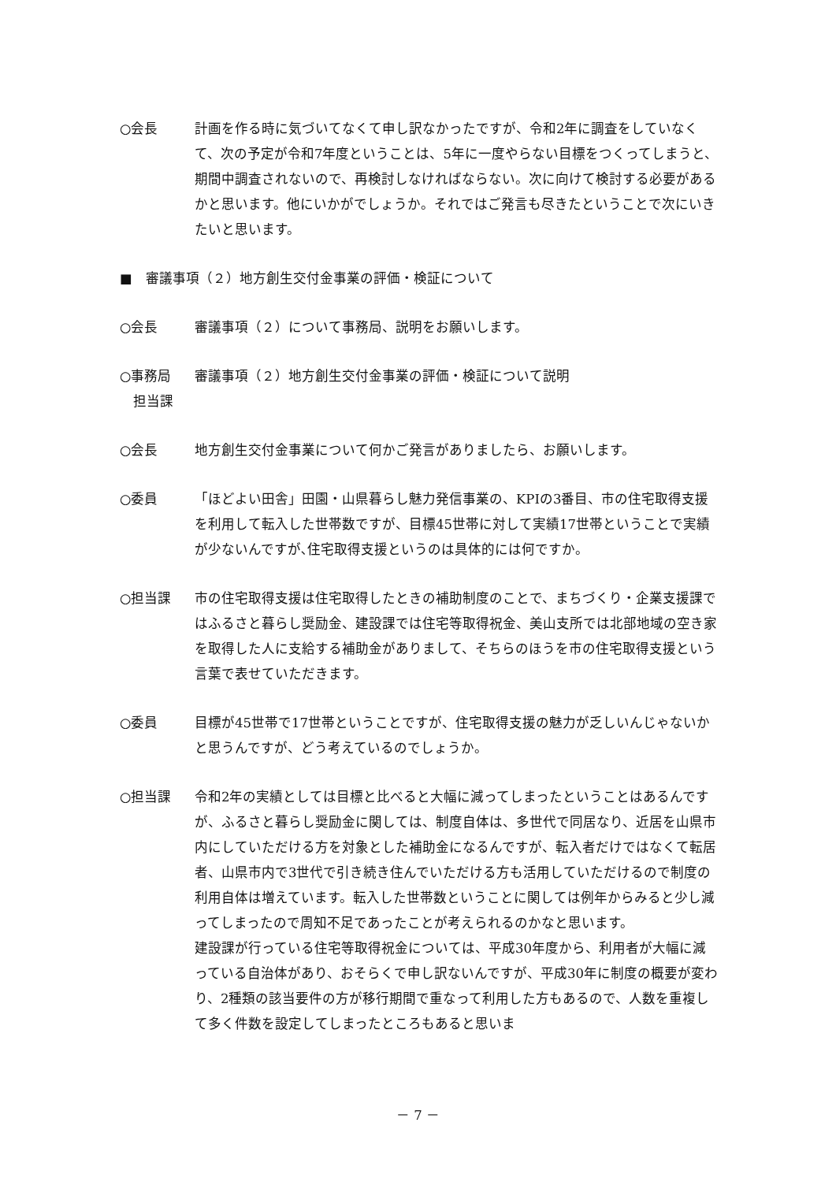○会長 計画を作る時に気づいてなくて申し訳なかったですが、令和2年に調査をしていなくて、次の予定が令和7年度ということは、5年に一度やらない目標をつくってしまうと、期間中調査されないので、再検討しなければならない。次に向けて検討する必要があるかと思います。他にいかがでしょうか。それではご発言も尽きたということで次にいきたいと思います。
■　審議事項（２）地方創生交付金事業の評価・検証について
○会長 審議事項（２）について事務局、説明をお願いします。
○事務局
　担当課
審議事項（２）地方創生交付金事業の評価・検証について説明
○会長 地方創生交付金事業について何かご発言がありましたら、お願いします。
○委員 「ほどよい田舎」田園・山県暮らし魅力発信事業の、KPIの3番目、市の住宅取得支援を利用して転入した世帯数ですが、目標45世帯に対して実績17世帯ということで実績が少ないんですが､住宅取得支援というのは具体的には何ですか。
○担当課 市の住宅取得支援は住宅取得したときの補助制度のことで、まちづくり・企業支援課ではふるさと暮らし奨励金、建設課では住宅等取得祝金、美山支所では北部地域の空き家を取得した人に支給する補助金がありまして、そちらのほうを市の住宅取得支援という言葉で表せていただきます。
○委員 目標が45世帯で17世帯ということですが、住宅取得支援の魅力が乏しいんじゃないかと思うんですが、どう考えているのでしょうか。
○担当課 令和2年の実績としては目標と比べると大幅に減ってしまったということはあるんですが、ふるさと暮らし奨励金に関しては、制度自体は、多世代で同居なり、近居を山県市内にしていただける方を対象とした補助金になるんですが、転入者だけではなくて転居者、山県市内で3世代で引き続き住んでいただける方も活用していただけるので制度の利用自体は増えています。転入した世帯数ということに関しては例年からみると少し減ってしまったので周知不足であったことが考えられるのかなと思います。
建設課が行っている住宅等取得祝金については、平成30年度から、利用者が大幅に減っている自治体があり、おそらくで申し訳ないんですが、平成30年に制度の概要が変わり、2種類の該当要件の方が移行期間で重なって利用した方もあるので、人数を重複して多く件数を設定してしまったところもあると思いま
－ 7 －